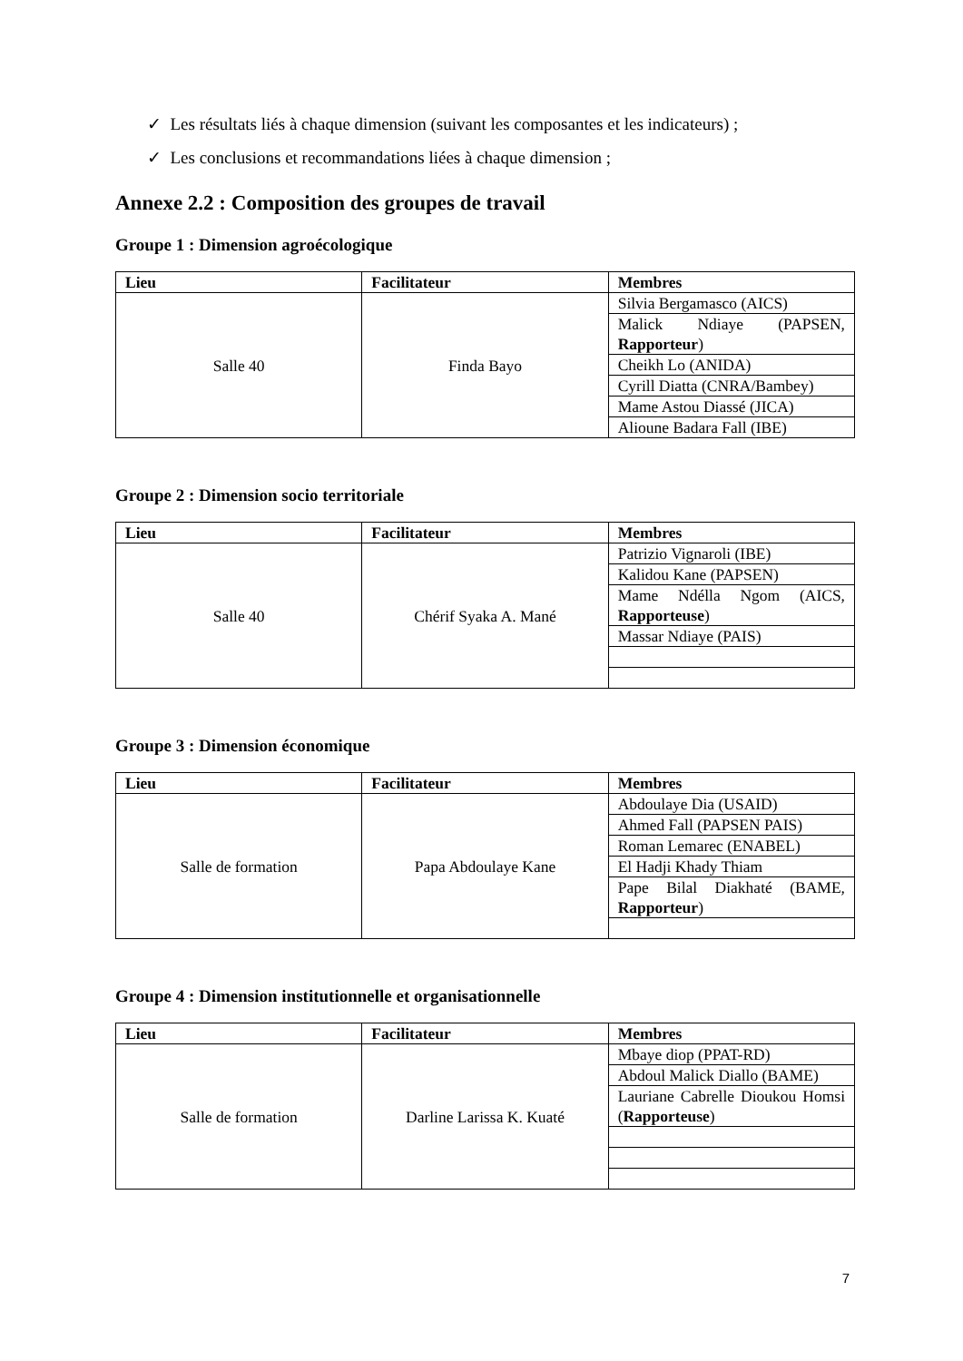✓ Les résultats liés à chaque dimension (suivant les composantes et les indicateurs) ;
✓ Les conclusions et recommandations liées à chaque dimension ;
Annexe 2.2 : Composition des groupes de travail
Groupe 1 : Dimension agroécologique
| Lieu | Facilitateur | Membres |
| --- | --- | --- |
| Salle 40 | Finda Bayo | Silvia Bergamasco (AICS) |
| | | Malick Ndiaye (PAPSEN, Rapporteur ) |
| | | Cheikh Lo (ANIDA) |
| | | Cyrill Diatta (CNRA/Bambey) |
| | | Mame Astou Diassé (JICA) |
| | | Alioune Badara Fall (IBE) |
Groupe 2 : Dimension socio territoriale
| Lieu | Facilitateur | Membres |
| --- | --- | --- |
| Salle 40 | Chérif Syaka A. Mané | Patrizio Vignaroli (IBE) |
| | | Kalidou Kane (PAPSEN) |
| | | Mame Ndélla Ngom (AICS, Rapporteuse ) |
| | | Massar Ndiaye (PAIS) |
Groupe 3 : Dimension économique
| Lieu | Facilitateur | Membres |
| --- | --- | --- |
| Salle de formation | Papa Abdoulaye Kane | Abdoulaye Dia (USAID) |
| | | Ahmed Fall (PAPSEN PAIS) |
| | | Roman Lemarec (ENABEL) |
| | | El Hadji Khady Thiam |
| | | Pape Bilal Diakhaté (BAME, Rapporteur ) |
Groupe 4 : Dimension institutionnelle et organisationnelle
| Lieu | Facilitateur | Membres |
| --- | --- | --- |
| Salle de formation | Darline Larissa K. Kuaté | Mbaye diop (PPAT-RD) |
| | | Abdoul Malick Diallo (BAME) |
| | | Lauriane Cabrelle Dioukou Homsi ( Rapporteuse ) |
7